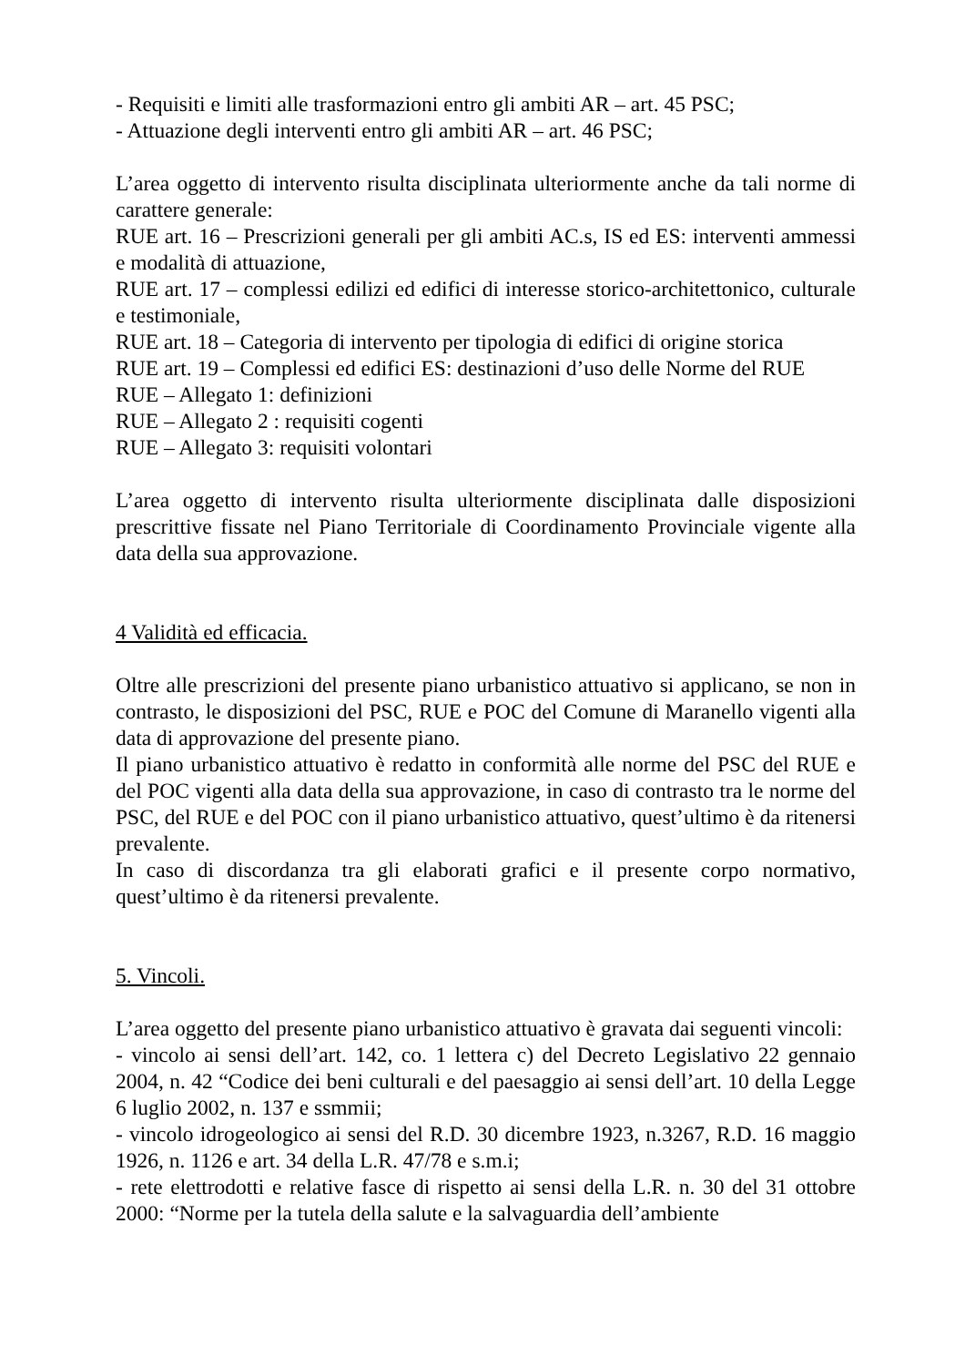- Requisiti e limiti alle trasformazioni entro gli ambiti AR – art. 45 PSC;
- Attuazione degli interventi entro gli ambiti AR – art. 46 PSC;
L’area oggetto di intervento risulta disciplinata ulteriormente anche da tali norme di carattere generale:
RUE art. 16 – Prescrizioni generali per gli ambiti AC.s, IS ed ES: interventi ammessi e modalità di attuazione,
RUE art. 17 – complessi edilizi ed edifici di interesse storico-architettonico, culturale e testimoniale,
RUE art. 18 – Categoria di intervento per tipologia di edifici di origine storica
RUE art. 19 – Complessi ed edifici ES: destinazioni d’uso delle Norme del RUE
RUE – Allegato 1: definizioni
RUE – Allegato 2 : requisiti cogenti
RUE – Allegato 3: requisiti volontari
L’area oggetto di intervento risulta ulteriormente disciplinata dalle disposizioni prescrittive fissate nel Piano Territoriale di Coordinamento Provinciale vigente alla data della sua approvazione.
4 Validità ed efficacia.
Oltre alle prescrizioni del presente piano urbanistico attuativo si applicano, se non in contrasto, le disposizioni del PSC, RUE e POC del Comune di Maranello vigenti alla data di approvazione del presente piano.
Il piano urbanistico attuativo è redatto in conformità alle norme del PSC del RUE e del POC vigenti alla data della sua approvazione, in caso di contrasto tra le norme del PSC, del RUE e del POC con il piano urbanistico attuativo, quest’ultimo è da ritenersi prevalente.
In caso di discordanza tra gli elaborati grafici e il presente corpo normativo, quest’ultimo è da ritenersi prevalente.
5. Vincoli.
L’area oggetto del presente piano urbanistico attuativo è gravata dai seguenti vincoli:
- vincolo ai sensi dell’art. 142, co. 1 lettera c) del Decreto Legislativo 22 gennaio 2004, n. 42 “Codice dei beni culturali e del paesaggio ai sensi dell’art. 10 della Legge 6 luglio 2002, n. 137 e ssmmii;
- vincolo idrogeologico ai sensi del R.D. 30 dicembre 1923, n.3267, R.D. 16 maggio 1926, n. 1126 e art. 34 della L.R. 47/78 e s.m.i;
- rete elettrodotti e relative fasce di rispetto ai sensi della L.R. n. 30 del 31 ottobre 2000: “Norme per la tutela della salute e la salvaguardia dell’ambiente